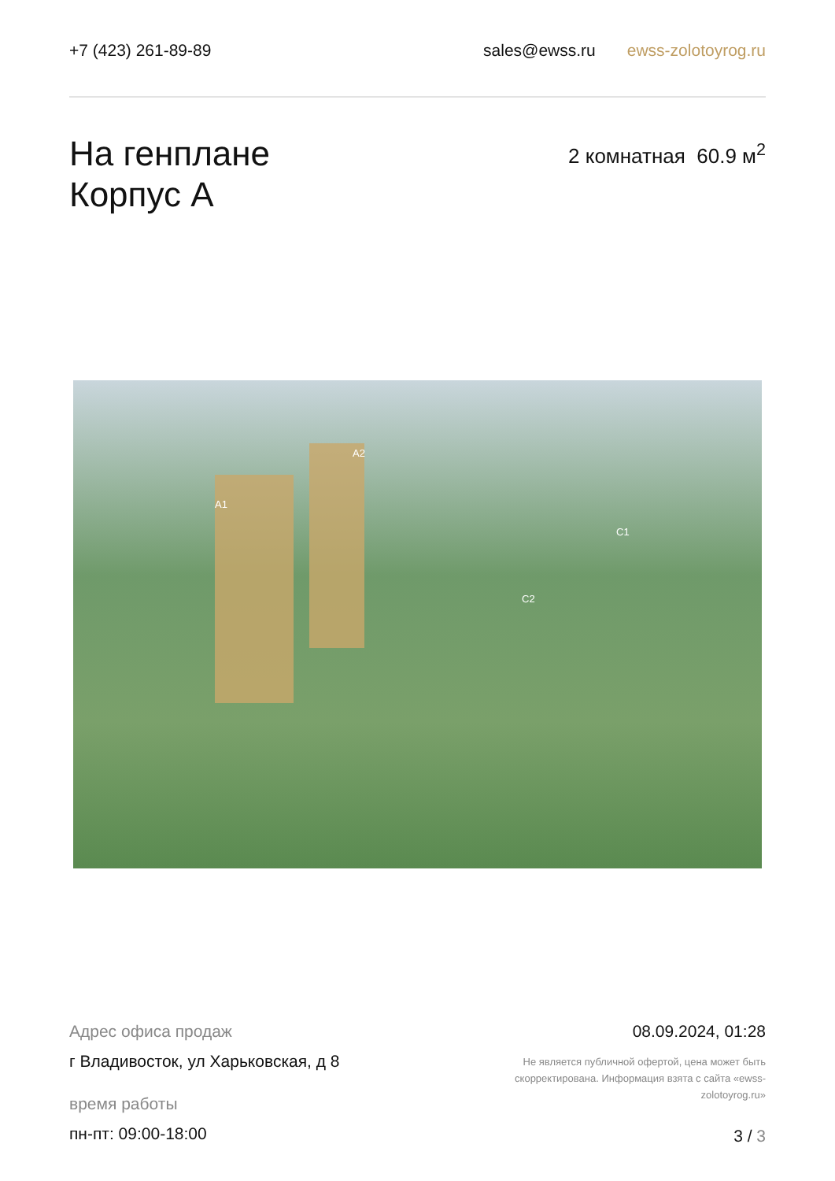+7 (423) 261-89-89 sales@ewss.ru ewss-zolotoyrog.ru
На генплане
Корпус А
2 комнатная 60.9 м<sup>2</sup>
A1
A2
C1
C2
Адрес офиса продаж
г Владивосток, ул Харьковская, д 8
время работы
пн-пт: 09:00-18:00
08.09.2024, 01:28
Не является публичной офертой, цена может быть скорректирована. Информация взята с сайта «ewss-zolotoyrog.ru»
3 / 3